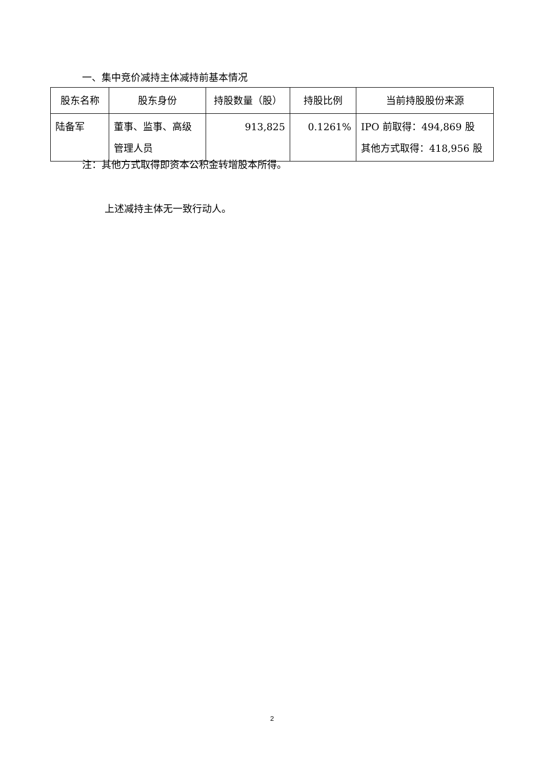一、集中竞价减持主体减持前基本情况
| 股东名称 | 股东身份 | 持股数量（股） | 持股比例 | 当前持股股份来源 |
| --- | --- | --- | --- | --- |
| 陆备军 | 董事、监事、高级管理人员 | 913,825 | 0.1261% | IPO 前取得：494,869 股 其他方式取得：418,956 股 |
注：其他方式取得即资本公积金转增股本所得。
上述减持主体无一致行动人。
2